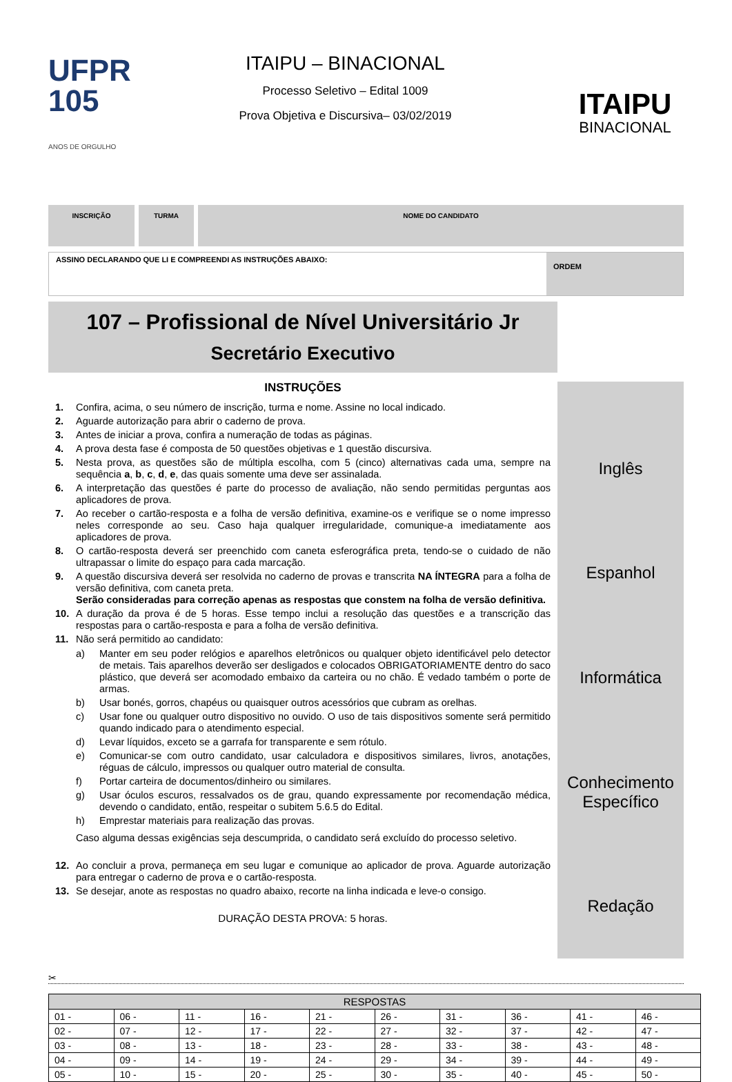UFPR
105
ANOS DE ORGULHO
ITAIPU – BINACIONAL
Processo Seletivo – Edital 1009
Prova Objetiva e Discursiva– 03/02/2019
ITAIPU
BINACIONAL
INSCRIÇÃO TURMA NOME DO CANDIDATO
ASSINO DECLARANDO QUE LI E COMPREENDI AS INSTRUÇÕES ABAIXO:
ORDEM
107 – Profissional de Nível Universitário Jr
Secretário Executivo
INSTRUÇÕES
1. Confira, acima, o seu número de inscrição, turma e nome. Assine no local indicado.
2. Aguarde autorização para abrir o caderno de prova.
3. Antes de iniciar a prova, confira a numeração de todas as páginas.
4. A prova desta fase é composta de 50 questões objetivas e 1 questão discursiva.
5. Nesta prova, as questões são de múltipla escolha, com 5 (cinco) alternativas cada uma, sempre na sequência a, b, c, d, e, das quais somente uma deve ser assinalada.
6. A interpretação das questões é parte do processo de avaliação, não sendo permitidas perguntas aos aplicadores de prova.
7. Ao receber o cartão-resposta e a folha de versão definitiva, examine-os e verifique se o nome impresso neles corresponde ao seu. Caso haja qualquer irregularidade, comunique-a imediatamente aos aplicadores de prova.
8. O cartão-resposta deverá ser preenchido com caneta esferográfica preta, tendo-se o cuidado de não ultrapassar o limite do espaço para cada marcação.
9. A questão discursiva deverá ser resolvida no caderno de provas e transcrita NA ÍNTEGRA para a folha de versão definitiva, com caneta preta.
Serão consideradas para correção apenas as respostas que constem na folha de versão definitiva.
10. A duração da prova é de 5 horas. Esse tempo inclui a resolução das questões e a transcrição das respostas para o cartão-resposta e para a folha de versão definitiva.
11. Não será permitido ao candidato:
a) Manter em seu poder relógios e aparelhos eletrônicos ou qualquer objeto identificável pelo detector de metais. Tais aparelhos deverão ser desligados e colocados OBRIGATORIAMENTE dentro do saco plástico, que deverá ser acomodado embaixo da carteira ou no chão. É vedado também o porte de armas.
b) Usar bonés, gorros, chapéus ou quaisquer outros acessórios que cubram as orelhas.
c) Usar fone ou qualquer outro dispositivo no ouvido. O uso de tais dispositivos somente será permitido quando indicado para o atendimento especial.
d) Levar líquidos, exceto se a garrafa for transparente e sem rótulo.
e) Comunicar-se com outro candidato, usar calculadora e dispositivos similares, livros, anotações, réguas de cálculo, impressos ou qualquer outro material de consulta.
f) Portar carteira de documentos/dinheiro ou similares.
g) Usar óculos escuros, ressalvados os de grau, quando expressamente por recomendação médica, devendo o candidato, então, respeitar o subitem 5.6.5 do Edital.
h) Emprestar materiais para realização das provas.
Caso alguma dessas exigências seja descumprida, o candidato será excluído do processo seletivo.
12. Ao concluir a prova, permaneça em seu lugar e comunique ao aplicador de prova. Aguarde autorização para entregar o caderno de prova e o cartão-resposta.
13. Se desejar, anote as respostas no quadro abaixo, recorte na linha indicada e leve-o consigo.
DURAÇÃO DESTA PROVA: 5 horas.
Inglês
Espanhol
Informática
Conhecimento
Específico
Redação
✂
| RESPOSTAS | | | | | | | | | |
| --- | --- | --- | --- | --- | --- | --- | --- | --- | --- |
| 01 - | 06 - | 11 - | 16 - | 21 - | 26 - | 31 - | 36 - | 41 - | 46 - |
| 02 - | 07 - | 12 - | 17 - | 22 - | 27 - | 32 - | 37 - | 42 - | 47 - |
| 03 - | 08 - | 13 - | 18 - | 23 - | 28 - | 33 - | 38 - | 43 - | 48 - |
| 04 - | 09 - | 14 - | 19 - | 24 - | 29 - | 34 - | 39 - | 44 - | 49 - |
| 05 - | 10 - | 15 - | 20 - | 25 - | 30 - | 35 - | 40 - | 45 - | 50 - |